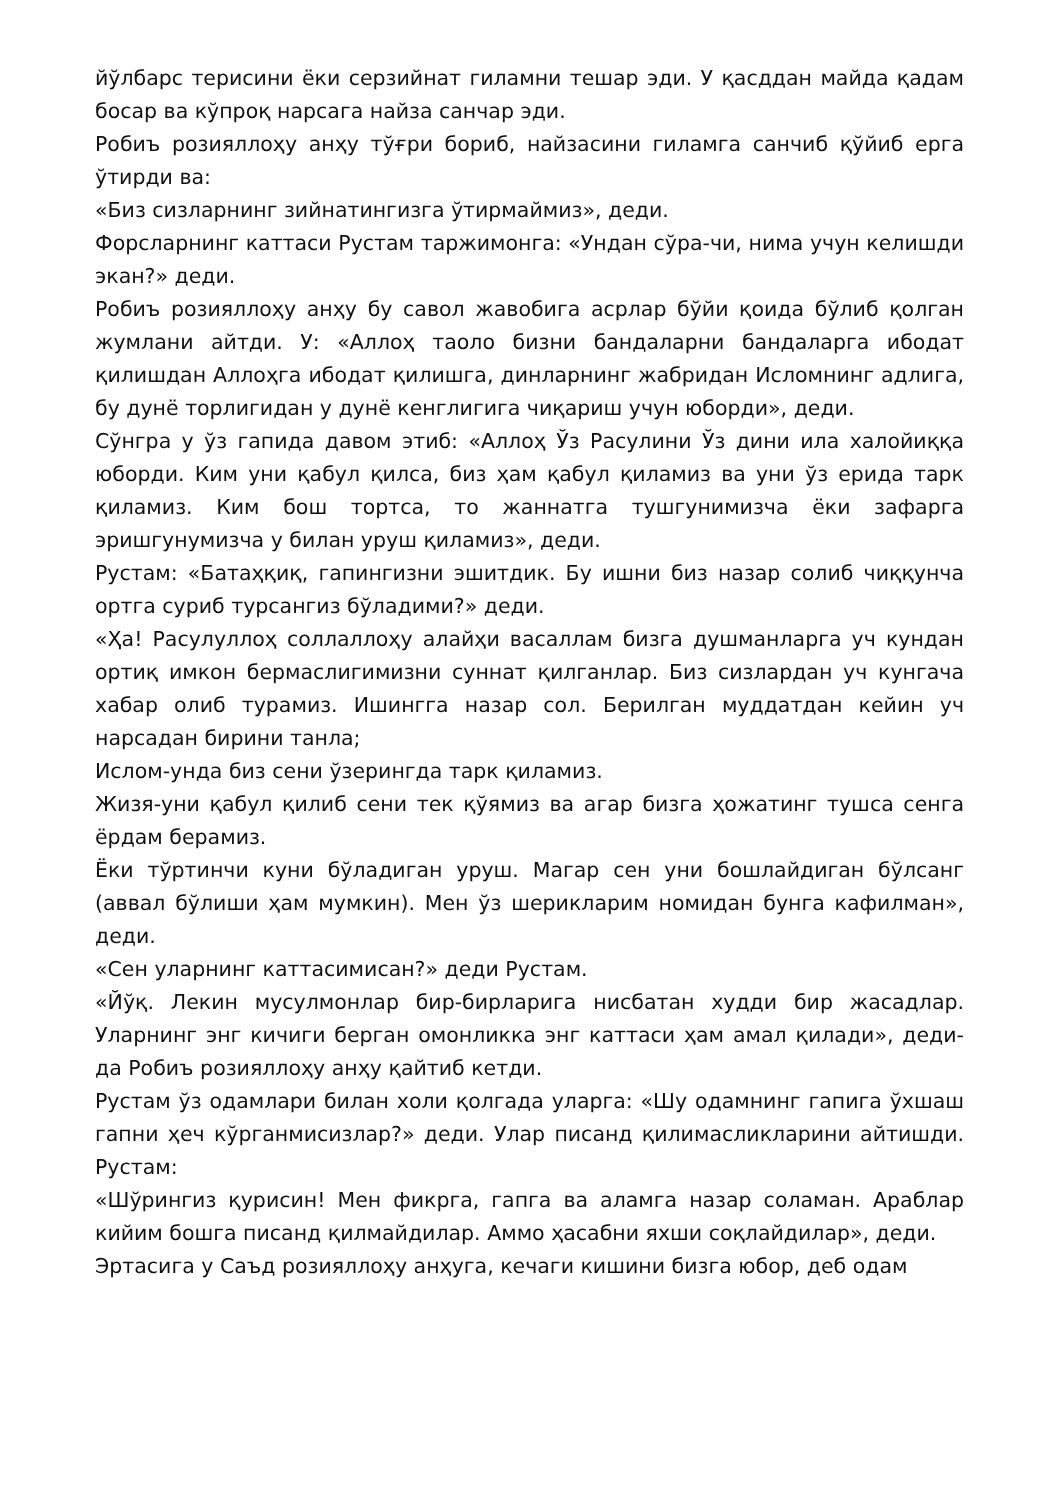йўлбарс терисини ёки серзийнат гиламни тешар эди. У қасддан майда қадам босар ва кўпроқ нарсага найза санчар эди.
Робиъ розияллоҳу анҳу тўғри бориб, найзасини гиламга санчиб қўйиб ерга ўтирди ва:
«Биз сизларнинг зийнатингизга ўтирмаймиз», деди.
Форсларнинг каттаси Рустам таржимонга: «Ундан сўра-чи, нима учун келишди экан?» деди.
Робиъ розияллоҳу анҳу бу савол жавобига асрлар бўйи қоида бўлиб қолган жумлани айтди. У: «Аллоҳ таоло бизни бандаларни бандаларга ибодат қилишдан Аллоҳга ибодат қилишга, динларнинг жабридан Исломнинг адлига, бу дунё торлигидан у дунё кенглигига чиқариш учун юборди», деди.
Сўнгра у ўз гапида давом этиб: «Аллоҳ Ўз Расулини Ўз дини ила халойиққа юборди. Ким уни қабул қилса, биз ҳам қабул қиламиз ва уни ўз ерида тарк қиламиз. Ким бош тортса, то жаннатга тушгунимизча ёки зафарга эришгунумизча у билан уруш қиламиз», деди.
Рустам: «Батаҳқиқ, гапингизни эшитдик. Бу ишни биз назар солиб чиққунча ортга суриб турсангиз бўладими?» деди.
«Ҳа! Расулуллоҳ соллаллоҳу алайҳи васаллам бизга душманларга уч кундан ортиқ имкон бермаслигимизни суннат қилганлар. Биз сизлардан уч кунгача хабар олиб турамиз. Ишингга назар сол. Берилган муддатдан кейин уч нарсадан бирини танла;
Ислом-унда биз сени ўзерингда тарк қиламиз.
Жизя-уни қабул қилиб сени тек қўямиз ва агар бизга ҳожатинг тушса сенга ёрдам берамиз.
Ёки тўртинчи куни бўладиган уруш. Магар сен уни бошлайдиган бўлсанг (аввал бўлиши ҳам мумкин). Мен ўз шерикларим номидан бунга кафилман», деди.
«Сен уларнинг каттасимисан?» деди Рустам.
«Йўқ. Лекин мусулмонлар бир-бирларига нисбатан худди бир жасадлар. Уларнинг энг кичиги берган омонликка энг каттаси ҳам амал қилади», деди-да Робиъ розияллоҳу анҳу қайтиб кетди.
Рустам ўз одамлари билан холи қолгада уларга: «Шу одамнинг гапига ўхшаш гапни ҳеч кўрганмисизлар?» деди. Улар писанд қилимасликларини айтишди. Рустам:
«Шўрингиз қурисин! Мен фикрга, гапга ва аламга назар соламан. Араблар кийим бошга писанд қилмайдилар. Аммо ҳасабни яхши соқлайдилар», деди.
Эртасига у Саъд розияллоҳу анҳуга, кечаги кишини бизга юбор, деб одам